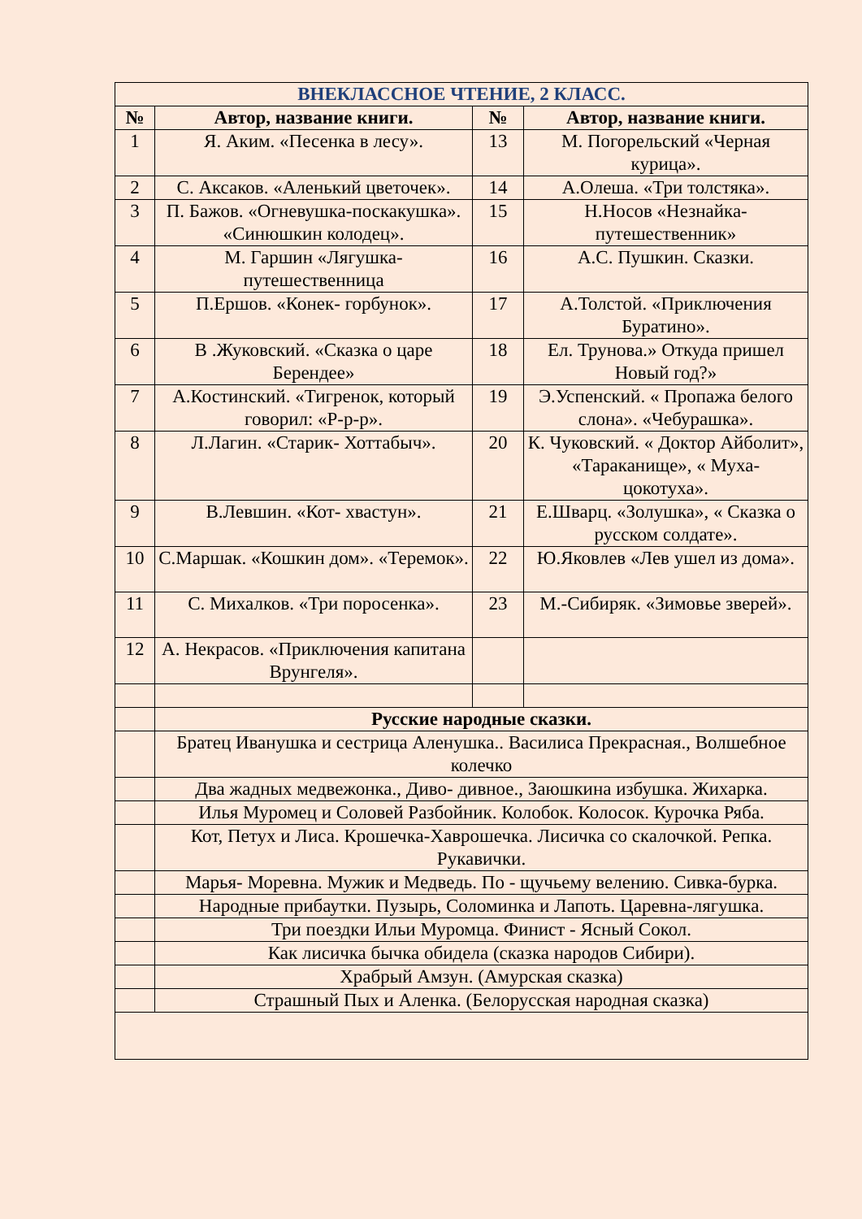| ВНЕКЛАССНОЕ ЧТЕНИЕ, 2 КЛАСС. | | | |
| --- | --- | --- | --- |
| № | Автор, название книги. | № | Автор, название книги. |
| 1 | Я. Аким. «Песенка в лесу». | 13 | М. Погорельский «Черная курица». |
| 2 | С. Аксаков. «Аленький цветочек». | 14 | А.Олеша. «Три толстяка». |
| 3 | П. Бажов. «Огневушка-поскакушка». «Синюшкин колодец». | 15 | Н.Носов «Незнайка-путешественник» |
| 4 | М. Гаршин «Лягушка-путешественница | 16 | А.С. Пушкин. Сказки. |
| 5 | П.Ершов. «Конек- горбунок». | 17 | А.Толстой. «Приключения Буратино». |
| 6 | В .Жуковский. «Сказка о царе Берендее» | 18 | Ел. Трунова.» Откуда пришел Новый год?» |
| 7 | А.Костинский. «Тигренок, который говорил: «Р-р-р». | 19 | Э.Успенский. « Пропажа белого слона». «Чебурашка». |
| 8 | Л.Лагин. «Старик- Хоттабыч». | 20 | К. Чуковский. « Доктор Айболит», «Тараканище», « Муха- цокотуха». |
| 9 | В.Левшин. «Кот- хвастун». | 21 | Е.Шварц. «Золушка», « Сказка о русском солдате». |
| 10 | С.Маршак. «Кошкин дом». «Теремок». | 22 | Ю.Яковлев «Лев ушел из дома». |
| 11 | С. Михалков. «Три поросенка». | 23 | М.-Сибиряк. «Зимовье зверей». |
| 12 | А. Некрасов. «Приключения капитана Врунгеля». | | |
| | Русские народные сказки. | | |
| | Братец Иванушка и сестрица Аленушка.. Василиса Прекрасная., Волшебное колечко | | |
| | Два жадных медвежонка., Диво- дивное., Заюшкина избушка. Жихарка. | | |
| | Илья Муромец и Соловей Разбойник. Колобок. Колосок. Курочка Ряба. | | |
| | Кот, Петух и Лиса. Крошечка-Хаврошечка. Лисичка со скалочкой. Репка. Рукавички. | | |
| | Марья- Моревна. Мужик и Медведь. По - щучьему велению. Сивка-бурка. | | |
| | Народные прибаутки. Пузырь, Соломинка и Лапоть. Царевна-лягушка. | | |
| | Три поездки Ильи Муромца. Финист - Ясный Сокол. | | |
| | Как лисичка бычка обидела (сказка народов Сибири). | | |
| | Храбрый Амзун. (Амурская сказка) | | |
| | Страшный Пых и Аленка. (Белорусская народная сказка) | | |